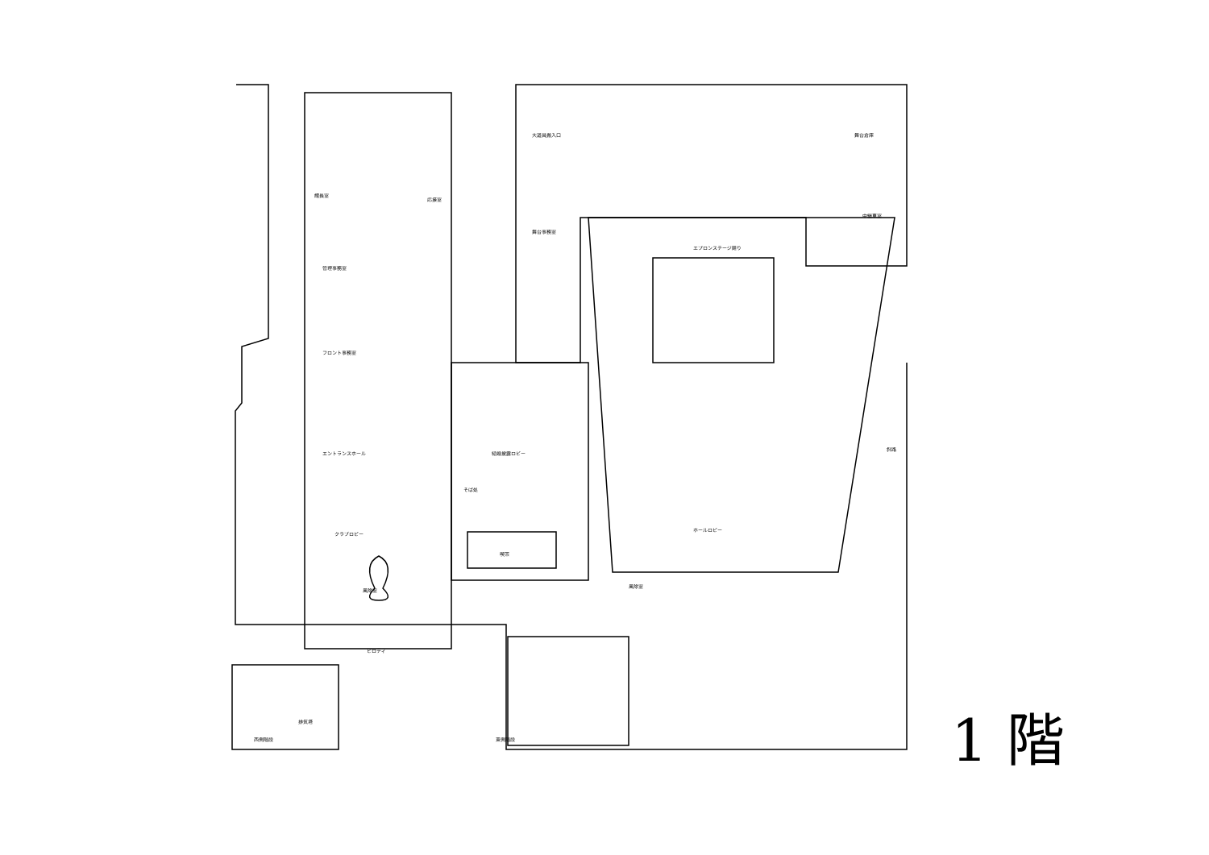館長室
管理事務室
応接室
大道具搬入口
舞台事務室
エプロンステージ廻り
舞台倉庫
中継車室
フロント事務室
エントランスホール
クラブロビー
風除室
結婚披露ロビー
そば処
喫茶
ホールロビー
ピロティ
排気塔
西側階段
東側階段
風除室
斜路
1 階